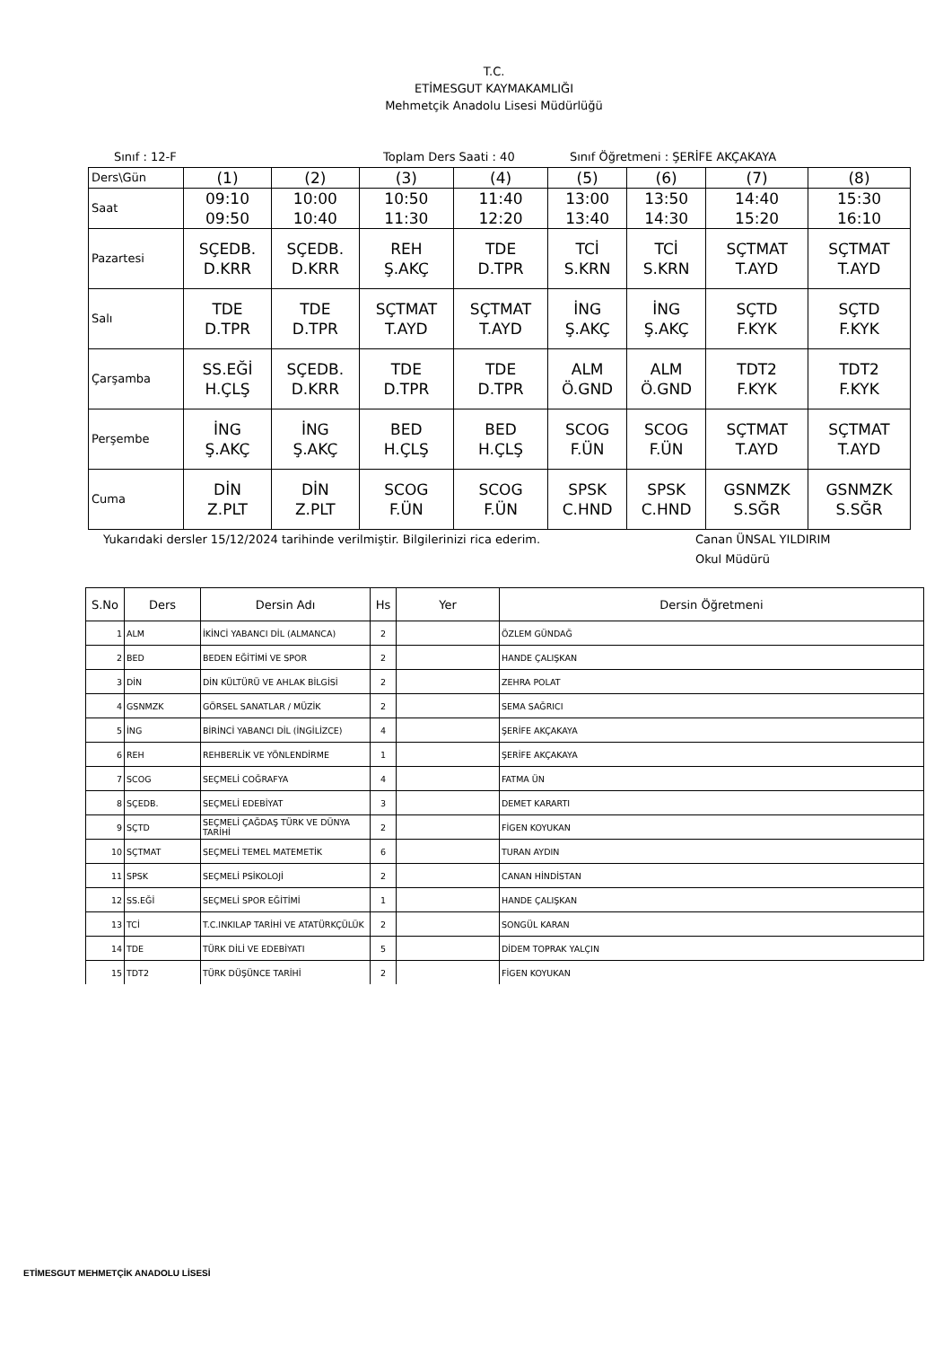T.C.
ETİMESGUT KAYMAKAMLIĞI
Mehmetçik Anadolu Lisesi Müdürlüğü
Sınıf : 12-F Toplam Ders Saati : 40 Sınıf Öğretmeni : ŞERİFE AKÇAKAYA
| Ders\Gün | (1) | (2) | (3) | (4) | (5) | (6) | (7) | (8) |
| Saat | 09:10 09:50 | 10:00 10:40 | 10:50 11:30 | 11:40 12:20 | 13:00 13:40 | 13:50 14:30 | 14:40 15:20 | 15:30 16:10 |
| Pazartesi | SÇEDB. D.KRR | SÇEDB. D.KRR | REH Ş.AKÇ | TDE D.TPR | TCİ S.KRN | TCİ S.KRN | SÇTMAT T.AYD | SÇTMAT T.AYD |
| Salı | TDE D.TPR | TDE D.TPR | SÇTMAT T.AYD | SÇTMAT T.AYD | İNG Ş.AKÇ | İNG Ş.AKÇ | SÇTD F.KYK | SÇTD F.KYK |
| Çarşamba | SS.EĞİ H.ÇLŞ | SÇEDB. D.KRR | TDE D.TPR | TDE D.TPR | ALM Ö.GND | ALM Ö.GND | TDT2 F.KYK | TDT2 F.KYK |
| Perşembe | İNG Ş.AKÇ | İNG Ş.AKÇ | BED H.ÇLŞ | BED H.ÇLŞ | SCOG F.ÜN | SCOG F.ÜN | SÇTMAT T.AYD | SÇTMAT T.AYD |
| Cuma | DİN Z.PLT | DİN Z.PLT | SCOG F.ÜN | SCOG F.ÜN | SPSK C.HND | SPSK C.HND | GSNMZK S.SĞR | GSNMZK S.SĞR |
Yukarıdaki dersler 15/12/2024 tarihinde verilmiştir. Bilgilerinizi rica ederim. Canan ÜNSAL YILDIRIM
Okul Müdürü
| S.No | Ders | Dersin Adı | Hs | Yer | Dersin Öğretmeni |
| --- | --- | --- | --- | --- | --- |
| 1 | ALM | İKİNCİ YABANCI DİL (ALMANCA) | 2 | | ÖZLEM GÜNDAĞ |
| 2 | BED | BEDEN EĞİTİMİ VE SPOR | 2 | | HANDE ÇALIŞKAN |
| 3 | DİN | DİN KÜLTÜRÜ VE AHLAK BİLGİSİ | 2 | | ZEHRA POLAT |
| 4 | GSNMZK | GÖRSEL SANATLAR / MÜZİK | 2 | | SEMA SAĞRICI |
| 5 | İNG | BİRİNCİ YABANCI DİL (İNGİLİZCE) | 4 | | ŞERİFE AKÇAKAYA |
| 6 | REH | REHBERLİK VE YÖNLENDİRME | 1 | | ŞERİFE AKÇAKAYA |
| 7 | SCOG | SEÇMELİ COĞRAFYA | 4 | | FATMA ÜN |
| 8 | SÇEDB. | SEÇMELİ EDEBİYAT | 3 | | DEMET KARARTI |
| 9 | SÇTD | SEÇMELİ ÇAĞDAŞ TÜRK VE DÜNYA TARİHİ | 2 | | FİGEN KOYUKAN |
| 10 | SÇTMAT | SEÇMELİ TEMEL MATEMETİK | 6 | | TURAN AYDIN |
| 11 | SPSK | SEÇMELİ PSİKOLOJİ | 2 | | CANAN HİNDİSTAN |
| 12 | SS.EĞİ | SEÇMELİ SPOR EĞİTİMİ | 1 | | HANDE ÇALIŞKAN |
| 13 | TCİ | T.C.INKILAP TARİHİ VE ATATÜRKÇÜLÜK | 2 | | SONGÜL KARAN |
| 14 | TDE | TÜRK DİLİ VE EDEBİYATI | 5 | | DİDEM TOPRAK YALÇIN |
| 15 | TDT2 | TÜRK DÜŞÜNCE TARİHİ | 2 | | FİGEN KOYUKAN |
ETİMESGUT MEHMETÇİK ANADOLU LİSESİ